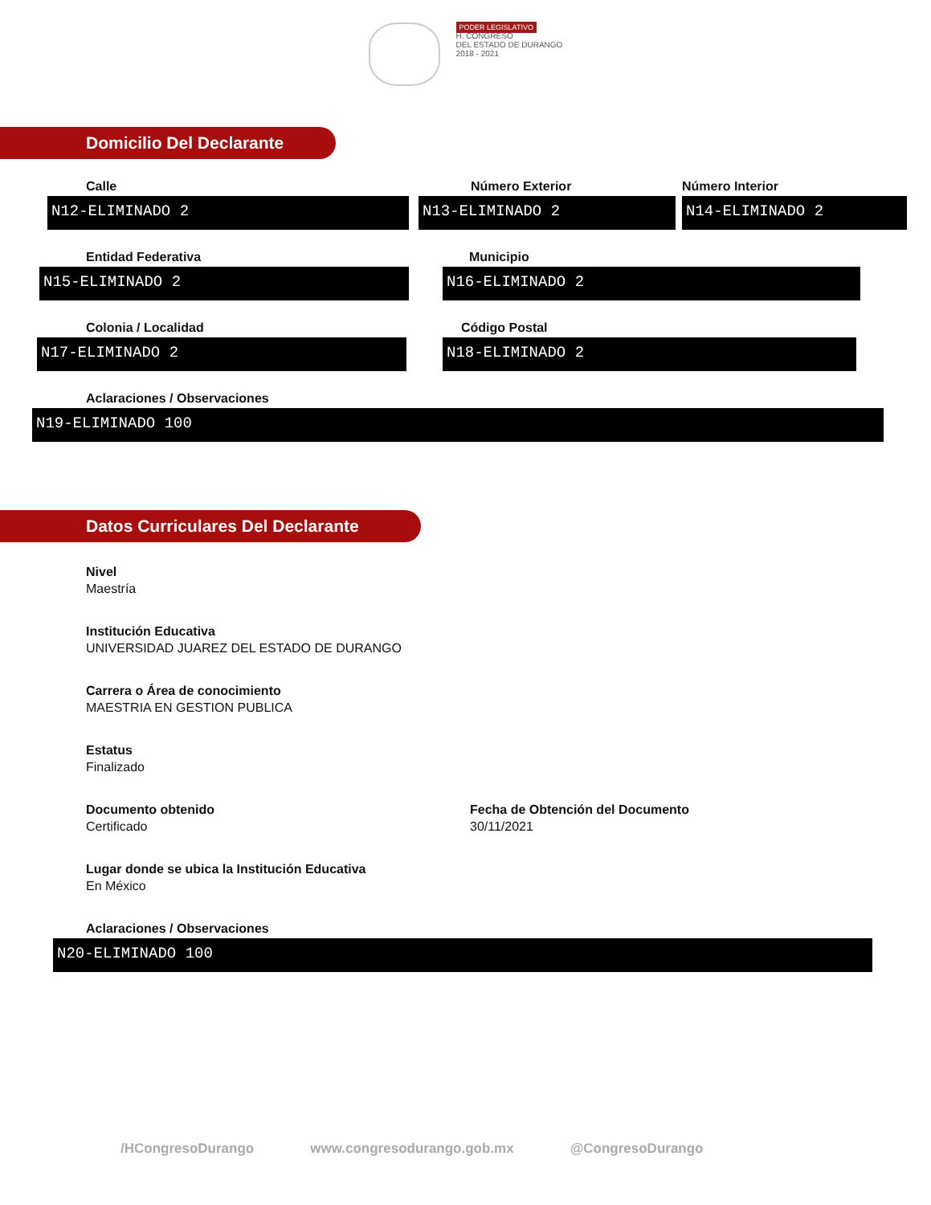PODER LEGISLATIVO
H. CONGRESO
DEL ESTADO DE DURANGO
2018 - 2021
Domicilio Del Declarante
Calle
N12-ELIMINADO 2
Número Exterior
N13-ELIMINADO 2
Número Interior
N14-ELIMINADO 2
Entidad Federativa
N15-ELIMINADO 2
Municipio
N16-ELIMINADO 2
Colonia / Localidad
N17-ELIMINADO 2
Código Postal
N18-ELIMINADO 2
Aclaraciones / Observaciones
N19-ELIMINADO 100
Datos Curriculares Del Declarante
Nivel
Maestría
Institución Educativa
UNIVERSIDAD JUAREZ DEL ESTADO DE DURANGO
Carrera o Área de conocimiento
MAESTRIA EN GESTION PUBLICA
Estatus
Finalizado
Documento obtenido
Certificado
Fecha de Obtención del Documento
30/11/2021
Lugar donde se ubica la Institución Educativa
En México
Aclaraciones / Observaciones
N20-ELIMINADO 100
/HCongresoDurango www.congresodurango.gob.mx @CongresoDurango